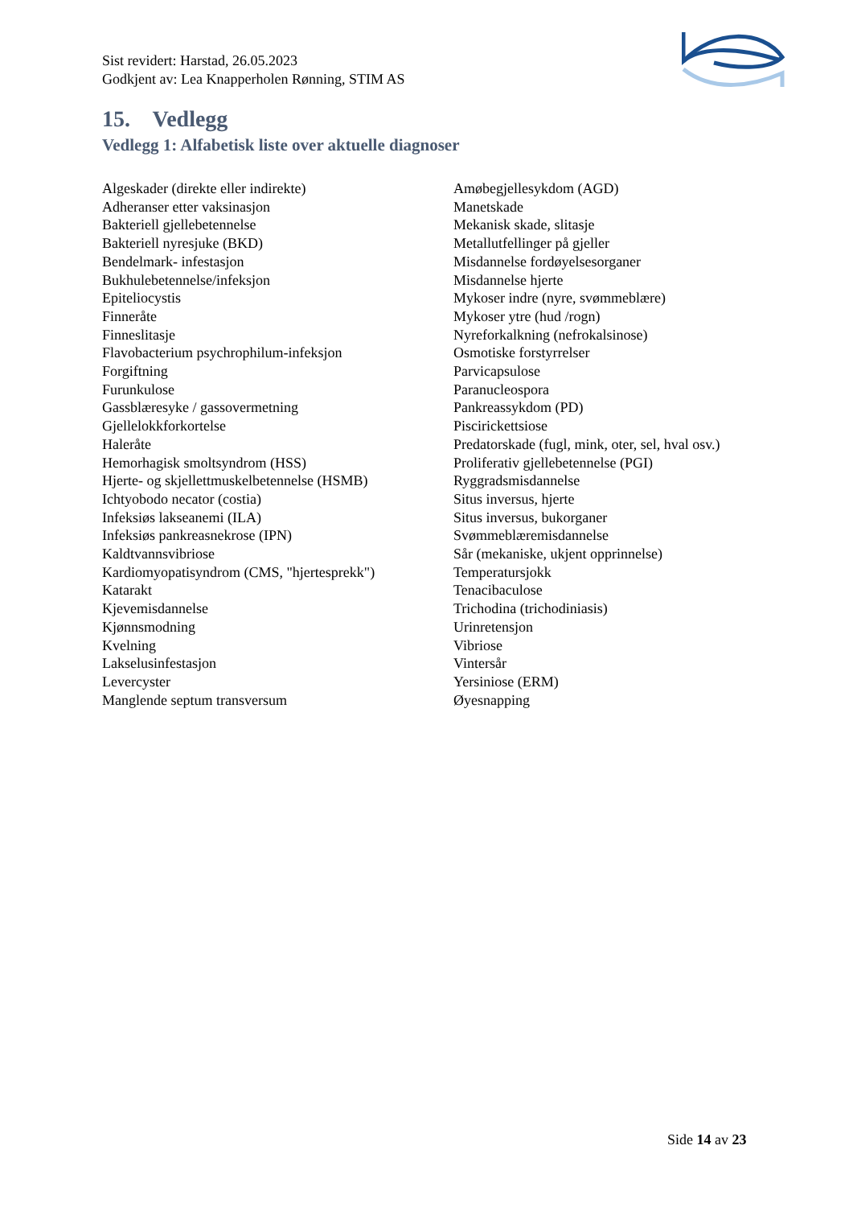Sist revidert: Harstad, 26.05.2023
Godkjent av: Lea Knapperholen Rønning, STIM AS
15. Vedlegg
Vedlegg 1: Alfabetisk liste over aktuelle diagnoser
Algeskader (direkte eller indirekte)
Adheranser etter vaksinasjon
Bakteriell gjellebetennelse
Bakteriell nyresjuke (BKD)
Bendelmark- infestasjon
Bukhulebetennelse/infeksjon
Epiteliocystis
Finneråte
Finneslitasje
Flavobacterium psychrophilum-infeksjon
Forgiftning
Furunkulose
Gassblæresyke / gassovermetning
Gjellelokkforkortelse
Haleråte
Hemorhagisk smoltsyndrom (HSS)
Hjerte- og skjellettmuskelbetennelse (HSMB)
Ichtyobodo necator (costia)
Infeksiøs lakseanemi (ILA)
Infeksiøs pankreasnekrose (IPN)
Kaldtvannsvibriose
Kardiomyopatisyndrom (CMS, "hjertesprekk")
Katarakt
Kjevemisdannelse
Kjønnsmodning
Kvelning
Lakselusinfestasjon
Levercyster
Manglende septum transversum
Amøbegjellesykdom (AGD)
Manetskade
Mekanisk skade, slitasje
Metallutfellinger på gjeller
Misdannelse fordøyelsesorganer
Misdannelse hjerte
Mykoser indre (nyre, svømmeblære)
Mykoser ytre (hud /rogn)
Nyreforkalkning (nefrokalsinose)
Osmotiske forstyrrelser
Parvicapsulose
Paranucleospora
Pankreassykdom (PD)
Piscirickettsiose
Predatorskade (fugl, mink, oter, sel, hval osv.)
Proliferativ gjellebetennelse (PGI)
Ryggradsmisdannelse
Situs inversus, hjerte
Situs inversus, bukorganer
Svømmeblæremisdannelse
Sår (mekaniske, ukjent opprinnelse)
Temperatursjokk
Tenacibaculose
Trichodina (trichodiniasis)
Urinretensjon
Vibriose
Vintersår
Yersiniose (ERM)
Øyesnapping
Side 14 av 23